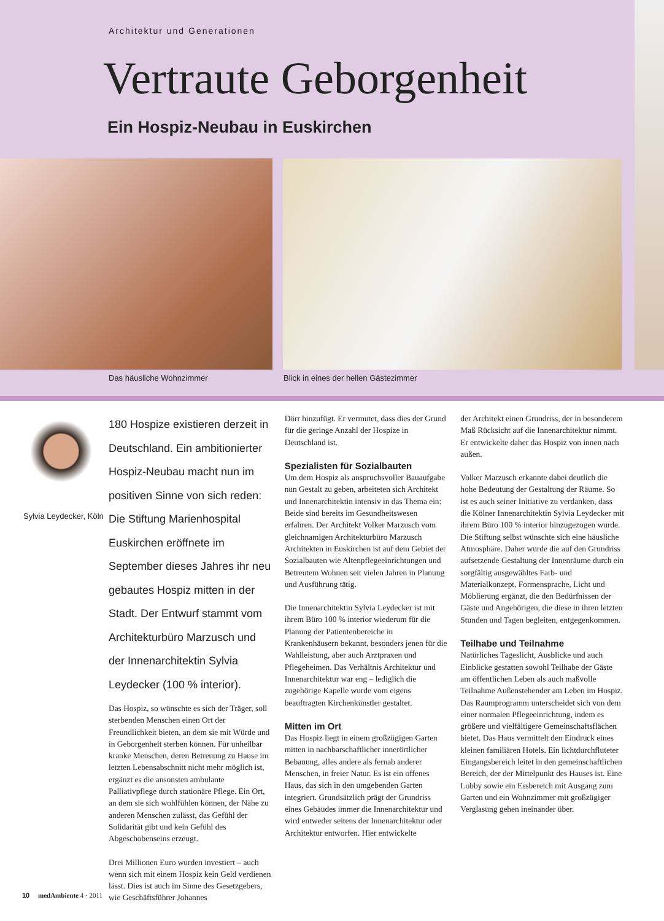Architektur und Generationen
Vertraute Geborgenheit
Ein Hospiz-Neubau in Euskirchen
Das häusliche Wohnzimmer
Blick in eines der hellen Gästezimmer
Sylvia Leydecker, Köln
180 Hospize existieren derzeit in Deutschland. Ein ambitionierter Hospiz-Neubau macht nun im positiven Sinne von sich reden: Die Stiftung Marienhospital Euskirchen eröffnete im September dieses Jahres ihr neu gebautes Hospiz mitten in der Stadt. Der Entwurf stammt vom Architekturbüro Marzusch und der Innenarchitektin Sylvia Leydecker (100 % interior).
Das Hospiz, so wünschte es sich der Träger, soll sterbenden Menschen einen Ort der Freundlichkeit bieten, an dem sie mit Würde und in Geborgenheit sterben können. Für unheilbar kranke Menschen, deren Betreuung zu Hause im letzten Lebensabschnitt nicht mehr möglich ist, ergänzt es die ansonsten ambulante Palliativpflege durch stationäre Pflege. Ein Ort, an dem sie sich wohlfühlen können, der Nähe zu anderen Menschen zulässt, das Gefühl der Solidarität gibt und kein Gefühl des Abgeschobenseins erzeugt.
Drei Millionen Euro wurden investiert – auch wenn sich mit einem Hospiz kein Geld verdienen lässt. Dies ist auch im Sinne des Gesetzgebers, wie Geschäftsführer Johannes
Dörr hinzufügt. Er vermutet, dass dies der Grund für die geringe Anzahl der Hospize in Deutschland ist.
Spezialisten für Sozialbauten
Um dem Hospiz als anspruchsvoller Bauaufgabe nun Gestalt zu geben, arbeiteten sich Architekt und Innenarchitektin intensiv in das Thema ein: Beide sind bereits im Gesundheitswesen erfahren. Der Architekt Volker Marzusch vom gleichnamigen Architekturbüro Marzusch Architekten in Euskirchen ist auf dem Gebiet der Sozialbauten wie Altenpflegeeinrichtungen und Betreutem Wohnen seit vielen Jahren in Planung und Ausführung tätig.
Die Innenarchitektin Sylvia Leydecker ist mit ihrem Büro 100 % interior wiederum für die Planung der Patientenbereiche in Krankenhäusern bekannt, besonders jenen für die Wahlleistung, aber auch Arztpraxen und Pflegeheimen. Das Verhältnis Architektur und Innenarchitektur war eng – lediglich die zugehörige Kapelle wurde vom eigens beauftragten Kirchenkünstler gestaltet.
Mitten im Ort
Das Hospiz liegt in einem großzügigen Garten mitten in nachbarschaftlicher innerörtlicher Bebauung, alles andere als fernab anderer Menschen, in freier Natur. Es ist ein offenes Haus, das sich in den umgebenden Garten integriert. Grundsätzlich prägt der Grundriss eines Gebäudes immer die Innenarchitektur und wird entweder seitens der Innenarchitektur oder Architektur entworfen. Hier entwickelte
der Architekt einen Grundriss, der in besonderem Maß Rücksicht auf die Innenarchitektur nimmt. Er entwickelte daher das Hospiz von innen nach außen.
Volker Marzusch erkannte dabei deutlich die hohe Bedeutung der Gestaltung der Räume. So ist es auch seiner Initiative zu verdanken, dass die Kölner Innenarchitektin Sylvia Leydecker mit ihrem Büro 100 % interior hinzugezogen wurde. Die Stiftung selbst wünschte sich eine häusliche Atmosphäre. Daher wurde die auf den Grundriss aufsetzende Gestaltung der Innenräume durch ein sorgfältig ausgewähltes Farb- und Materialkonzept, Formensprache, Licht und Möblierung ergänzt, die den Bedürfnissen der Gäste und Angehörigen, die diese in ihren letzten Stunden und Tagen begleiten, entgegenkommen.
Teilhabe und Teilnahme
Natürliches Tageslicht, Ausblicke und auch Einblicke gestatten sowohl Teilhabe der Gäste am öffentlichen Leben als auch maßvolle Teilnahme Außenstehender am Leben im Hospiz. Das Raumprogramm unterscheidet sich von dem einer normalen Pflegeeinrichtung, indem es größere und vielfältigere Gemeinschaftsflächen bietet. Das Haus vermittelt den Eindruck eines kleinen familiären Hotels. Ein lichtdurchfluteter Eingangsbereich leitet in den gemeinschaftlichen Bereich, der der Mittelpunkt des Hauses ist. Eine Lobby sowie ein Essbereich mit Ausgang zum Garten und ein Wohnzimmer mit großzügiger Verglasung gehen ineinander über.
10 medAmbiente 4 · 2011